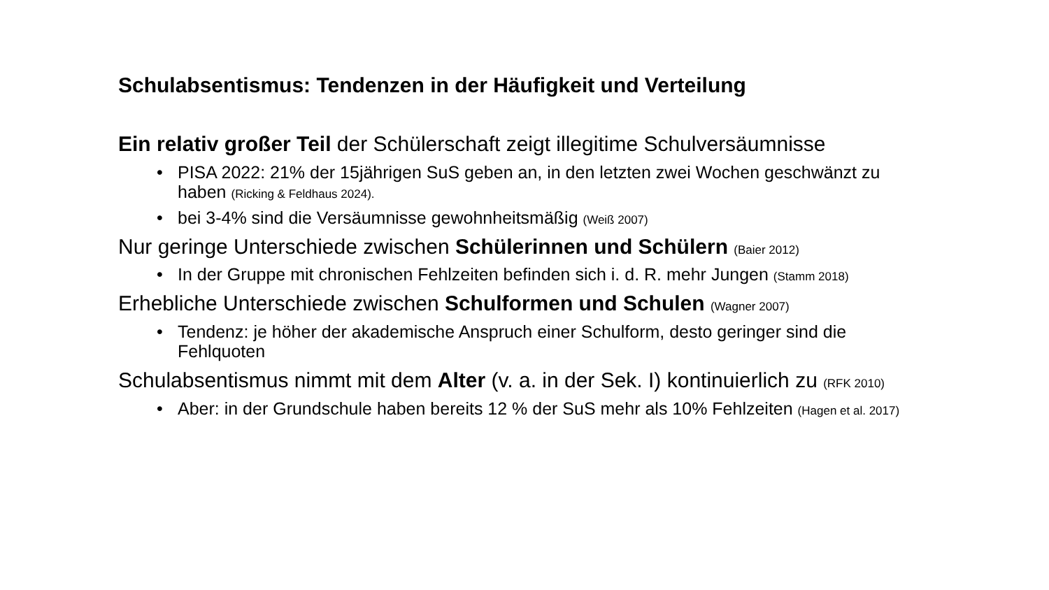Schulabsentismus: Tendenzen in der Häufigkeit und Verteilung
Ein relativ großer Teil der Schülerschaft zeigt illegitime Schulversäumnisse
• PISA 2022: 21% der 15jährigen SuS geben an, in den letzten zwei Wochen geschwänzt zu haben (Ricking & Feldhaus 2024).
• bei 3-4% sind die Versäumnisse gewohnheitsmäßig (Weiß 2007)
Nur geringe Unterschiede zwischen Schülerinnen und Schülern (Baier 2012)
• In der Gruppe mit chronischen Fehlzeiten befinden sich i. d. R. mehr Jungen (Stamm 2018)
Erhebliche Unterschiede zwischen Schulformen und Schulen (Wagner 2007)
• Tendenz: je höher der akademische Anspruch einer Schulform, desto geringer sind die Fehlquoten
Schulabsentismus nimmt mit dem Alter (v. a. in der Sek. I) kontinuierlich zu (RFK 2010)
• Aber: in der Grundschule haben bereits 12 % der SuS mehr als 10% Fehlzeiten (Hagen et al. 2017)